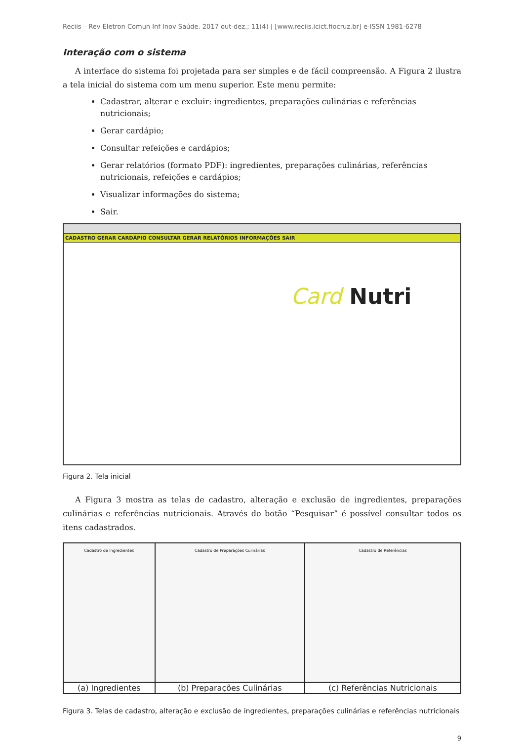Reciis – Rev Eletron Comun Inf Inov Saúde. 2017 out-dez.; 11(4) | [www.reciis.icict.fiocruz.br] e-ISSN 1981-6278
Interação com o sistema
A interface do sistema foi projetada para ser simples e de fácil compreensão. A Figura 2 ilustra a tela inicial do sistema com um menu superior. Este menu permite:
Cadastrar, alterar e excluir: ingredientes, preparações culinárias e referências nutricionais;
Gerar cardápio;
Consultar refeições e cardápios;
Gerar relatórios (formato PDF): ingredientes, preparações culinárias, referências nutricionais, refeições e cardápios;
Visualizar informações do sistema;
Sair.
CADASTRO GERAR CARDÁPIO CONSULTAR GERAR RELATÓRIOS INFORMAÇÕES SAIR
Card Nutri
Figura 2. Tela inicial
A Figura 3 mostra as telas de cadastro, alteração e exclusão de ingredientes, preparações culinárias e referências nutricionais. Através do botão “Pesquisar” é possível consultar todos os itens cadastrados.
| Cadastro de Ingredientes | Cadastro de Preparações Culinárias | Cadastro de Referências |
| (a) Ingredientes | (b) Preparações Culinárias | (c) Referências Nutricionais |
Figura 3. Telas de cadastro, alteração e exclusão de ingredientes, preparações culinárias e referências nutricionais
9